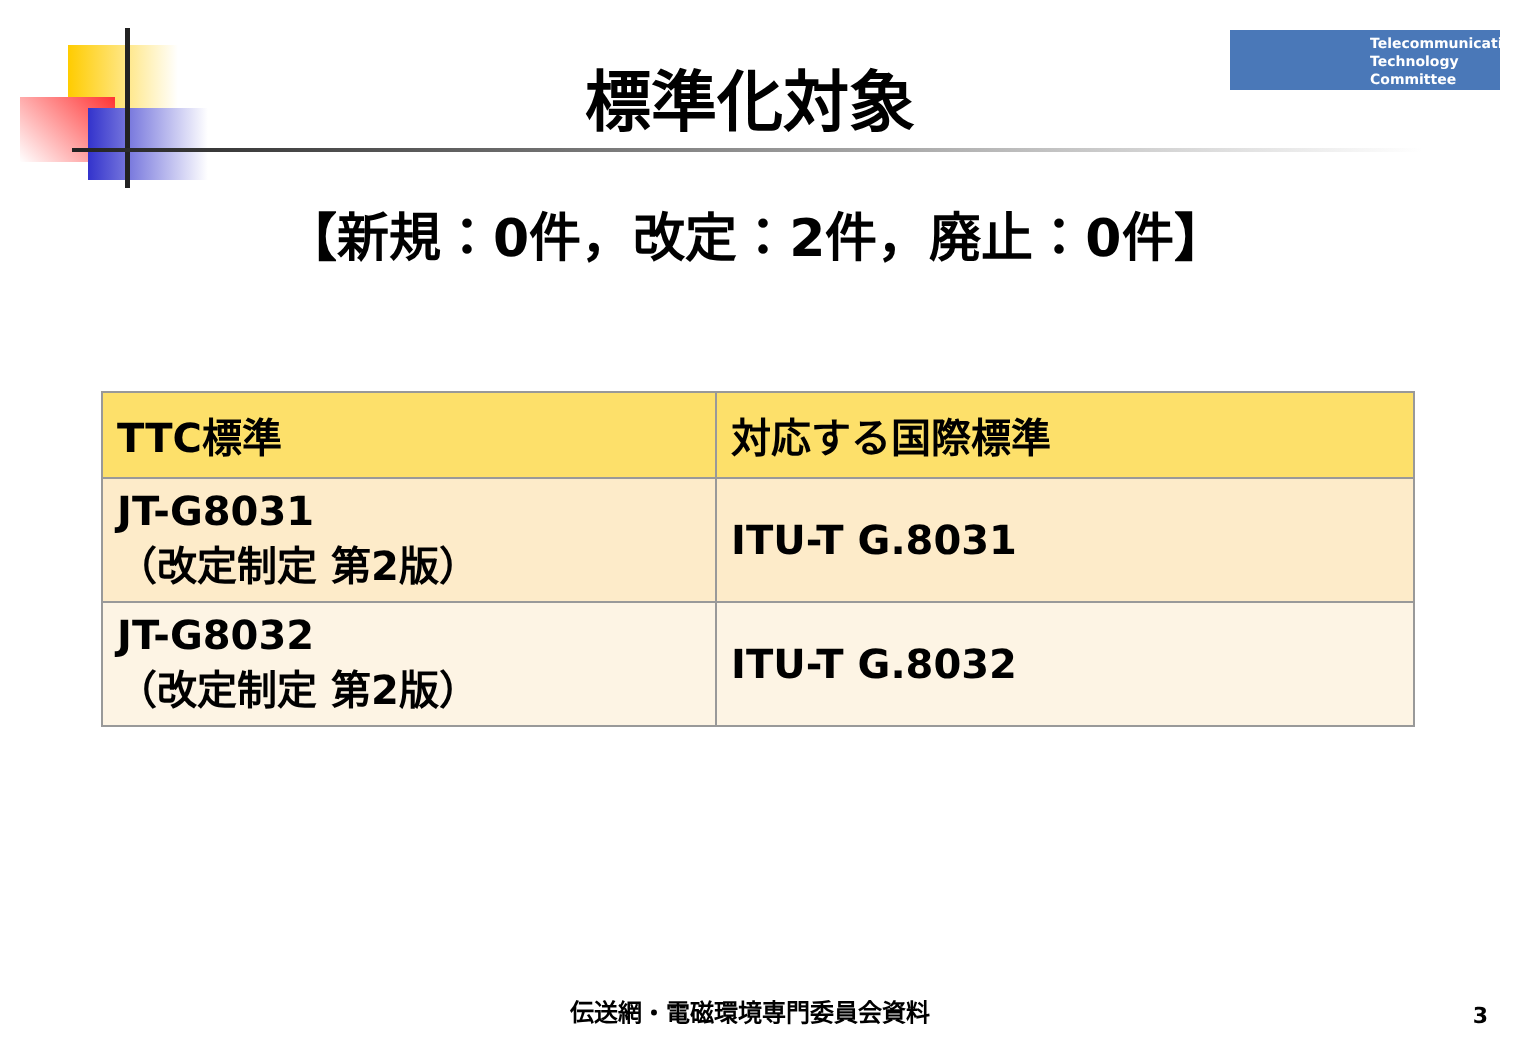Telecommunication
Technology
Committee
標準化対象
【新規：0件，改定：2件，廃止：0件】
| TTC標準 | 対応する国際標準 |
| --- | --- |
| JT-G8031 （改定制定 第2版） | ITU-T G.8031 |
| JT-G8032 （改定制定 第2版） | ITU-T G.8032 |
伝送網・電磁環境専門委員会資料 3